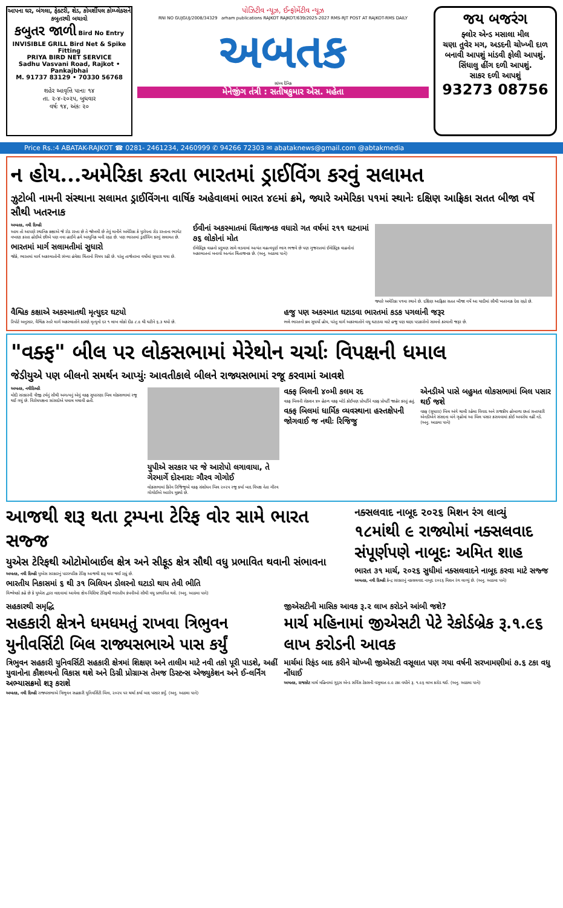આપના ઘર, બંગલા, ફેક્ટરી, શેડ, કોમર્શીયલ કોમ્પ્લેક્સને કબુતરથી બચાવો
કબુતર જાળી Bird No Entry
INVISIBLE GRILL Bird Net & Spike Fitting
PRIYA BIRD NET SERVICE
Sadhu Vasvani Road, Rajkot • Pankajbhai
M. 91737 83129 • 70330 56768
શહેર આવૃત્તિ પાનાઃ ૧૪
તા. ૨-૪-૨૦૨૫, બુધવાર
વર્ષઃ ૧૪, અંકઃ ૨૦
પોઝિટીવ ન્યૂઝ, ઈન્ફોર્મેટીવ ન્યૂઝ
RNI NO GUJGUJ/2008/34329 arham publications RAJKOT RAJKOT/639/2025-2027 RMS-RJT POST AT RAJKOT-RMS DAILY
અબતક
સાંધ્ય દૈનિક
મેનેજીંગ તંત્રી : સતીષકુમાર એસ. મહેતા
જય બજરંગ
ફ્લોર એન્ડ મસાલા મીલ
ચણા તુવેર મગ, અડદની ચોખ્ખી દાળ બનાવી આપશું માંડવી ફોલી આપશું. સિંધાલુ હીંગ દળી આપશું.
સાકર દળી આપશું
93273 08756
Price Rs.:4 ABATAK-RAJKOT ☎ 0281- 2461234, 2460999 ✆ 94266 72303 ✉ abataknews@gmail.com @abtakmedia
ન હોય...અમેરિકા કરતા ભારતમાં ડ્રાઈવિંગ કરવું સલામત
ઝુટોબી નામની સંસ્થાના સલામત ડ્રાઈવિંગના વાર્ષિક અહેવાલમાં ભારત ૪૯માં ક્રમે, જ્યારે અમેરિકા ૫૧માં સ્થાનેઃ દક્ષિણ આફ્રિકા સતત બીજા વર્ષે સૌથી ખતરનાક
અબતક, નવી દિલ્હી
આમ તો આપણે સ્થાનિક કક્ષાએ જે રોડ રસ્તા છે તે જોખમી છે તેવું માનીને અમેરિકા કે યુરોપના રોડ રસ્તાના ભરપેટ વખાણ કરતા હોઈએ છીએ પણ નવા હાઈવે હવે આધુનિક બની રહ્યા છે. પણ ભારતમાં ડ્રાઈવિંગ કરવું સલામત છે.
ભારતમાં માર્ગ સલામતીમાં સુધારો
જોકે, ભારતમાં માર્ગ અકસ્માતોની સંખ્યા હંમેશા ચિંતાનો વિષય રહી છે. પરંતુ તાજેતરના વર્ષોમાં સુધારા થયા છે.
ઈવીનાં અકસ્માતમાં ચિંતાજનક વધારો ગત વર્ષમાં ૨૧૧ ઘટનામાં ૭૬ લોકોનાં મોત
ઈલેક્ટ્રિક વાહનો પ્રદુષણ સામે લડવામાં અત્યંત મહત્વપૂર્ણ ભાગ ભજવે છે પણ ગુજરાતમાં ઈલેક્ટ્રિક વાહનોનાં અકસ્માતનાં બનાવો અત્યંત ચિંતાજનક છે. (અનુ. આઠમા પાને)
જ્યારે અમેરિકા ૫૧મા સ્થાને છે. દક્ષિણ આફ્રિકા સતત બીજા વર્ષે આ યાદીમાં સૌથી ખતરનાક દેશ રહ્યો છે.
વૈશ્વિક કક્ષાએ અકસ્માતથી મૃત્યુદર ઘટયો
રિપોર્ટ અનુસાર, વૈશ્વિક સ્તરે માર્ગ અકસ્માતોને કારણે મૃત્યુનો દર ૧ લાખ લોકો દીઠ ૮.૯ થી ઘટીને ૬.૩ થયો છે.
હજુ પણ અકસ્માત ઘટાડવા ભારતમાં કડક પગલાંની જરૂર
ભલે ભારતનો ક્રમ સુધર્યો હોય, પરંતુ માર્ગ અકસ્માતોને વધુ ઘટાડવા માટે હજુ પણ ઘણા પડકારોનો સામનો કરવાની જરૂર છે.
"વક્ફ" બીલ પર લોકસભામાં મેરેથોન ચર્ચાઃ વિપક્ષની ધમાલ
જેડીયુએ પણ બીલનો સમર્થન આપ્યુંઃ આવતીકાલે બીલને રાજ્યસભામાં રજૂ કરવામાં આવશે
અબતક, નવીદિલ્હી
મોદી સરકારની ત્રીજી ટર્મનું સૌથી અગત્યનું એવું વક્ફ સુધારણા બિલ લોકસભામાં રજૂ થઈ ગયું છે. વિરોધપક્ષના સાંસદોએ ધમાલ મચાવી હતી.
યુપીએ સરકાર પર જે આરોપો લગાવાયા, તે ગેરમાર્ગે દોરનારાઃ ગૌરવ ગોગોઈ
લોકસભામાં કિરેન રિજિજુએ વક્ફ સંશોધન બિલ ૨૦૨૫ રજૂ કર્યા બાદ વિપક્ષ નેતા ગૌરવ ગોગોઈએ આરોપ મૂક્યો છે.
વક્ફ બિલની ૪૦મી કલમ રદ
વક્ફ બિલની સેક્શન ૪૦ હેઠળ વક્ફ બોર્ડ કોઈપણ પ્રોપર્ટીને વક્ફ પ્રોપર્ટી જાહેર કરતું હતું.
વક્ફ બિલમાં ધાર્મિક વ્યવસ્થાના હસ્તક્ષેપની જોગવાઈ જ નથીઃ રિજિજુ
એનડીએ પાસે બહુમત લોકસભામાં બિલ પસાર થઈ જશે
વક્ફ (સુધારા) બિલ અંગે ચાલી રહેલા વિવાદ અને રાજકીય હોબાળા છતાં સત્તાધારી એનડીએને સંસદના બંને ગૃહોમાં આ બિલ પસાર કરાવવામાં કોઈ અવરોધ નહીં નડે. (અનુ. આઠમા પાને)
આજથી શરૂ થતા ટ્રમ્પના ટેરિફ વોર સામે ભારત સજ્જ
યુએસ ટેરિફથી ઓટોમોબાઈલ ક્ષેત્ર અને સીફૂડ ક્ષેત્ર સૌથી વધુ પ્રભાવિત થવાની સંભાવના
અબતક, નવી દિલ્હી યુએસ સરકારનું પારસ્પરિક ટેરિફ આજથી શરૂ થવા જઈ રહ્યું છે.
ભારતીય નિકાસમાં ૬ થી ૩૧ બિલિયન ડોલરનો ઘટાડો થાય તેવી ભીતિ
વિશ્લેષકો કહે છે કે યુએસ દ્વારા લાદવામાં આવેલા ક્ષેત્ર-વિશિષ્ટ ટેરિફથી ભારતીય કંપનીઓ સૌથી વધુ પ્રભાવિત થશે. (અનુ. આઠમા પાને)
નક્સલવાદ નાબૂદ ૨૦૨૬ મિશન રંગ લાવ્યું
૧૮માંથી ૯ રાજ્યોમાં નક્સલવાદ સંપૂર્ણપણે નાબૂદઃ અમિત શાહ
ભારત ૩૧ માર્ચ, ૨૦૨૬ સુધીમાં નક્સલવાદને નાબૂદ કરવા માટે સજ્જ
અબતક, નવી દિલ્હી કેન્દ્ર સરકારનું નક્સલવાદ નાબૂદ ૨૦૨૬ મિશન રંગ લાવ્યું છે. (અનુ. આઠમા પાને)
સહકારથી સમૃદ્ધિ
સહકારી ક્ષેત્રને ધમધમતું રાખવા ત્રિભુવન યુનીવર્સિટી બિલ રાજ્યસભાએ પાસ કર્યું
ત્રિભુવન સહકારી યુનિવર્સિટી સહકારી ક્ષેત્રમાં શિક્ષણ અને તાલીમ માટે નવી તકો પૂરી પાડશે, અહીં યુવાનોના કૌશલ્યનો વિકાસ થશે અને ડિગ્રી પ્રોગ્રામ્સ તેમજ ડિસ્ટન્સ એજ્યુકેશન અને ઈ-લર્નિંગ અભ્યાસક્રમો શરૂ કરાશે
અબતક, નવી દિલ્હી રાજ્યસભાએ ત્રિભુવન સહકારી યુનિવર્સિટી બિલ, ૨૦૨૫ પર ચર્ચા કર્યા બાદ પસાર કર્યું. (અનુ. આઠમા પાને)
જીએસટીની માસિક આવક રૂ.૨ લાખ કરોડને આંબી જશે?
માર્ચ મહિનામાં જીએસટી પેટે રેકોર્ડબ્રેક રૂ.૧.૯૬ લાખ કરોડની આવક
માર્ચમાં રિફંડ બાદ કરીને ચોખ્ખી જીએસટી વસૂલાત પણ ગયા વર્ષની સરખામણીમાં ૭.૬ ટકા વધુ નોંધાઈ
અબતક, રાજકોટ માર્ચ મહિનામાં ગુડ્સ એન્ડ સર્વિસ ટેક્સની વસૂલાત ૯.૯ ટકા વધીને રૂ. ૧.૯૬ લાખ કરોડ થઈ. (અનુ. આઠમા પાને)